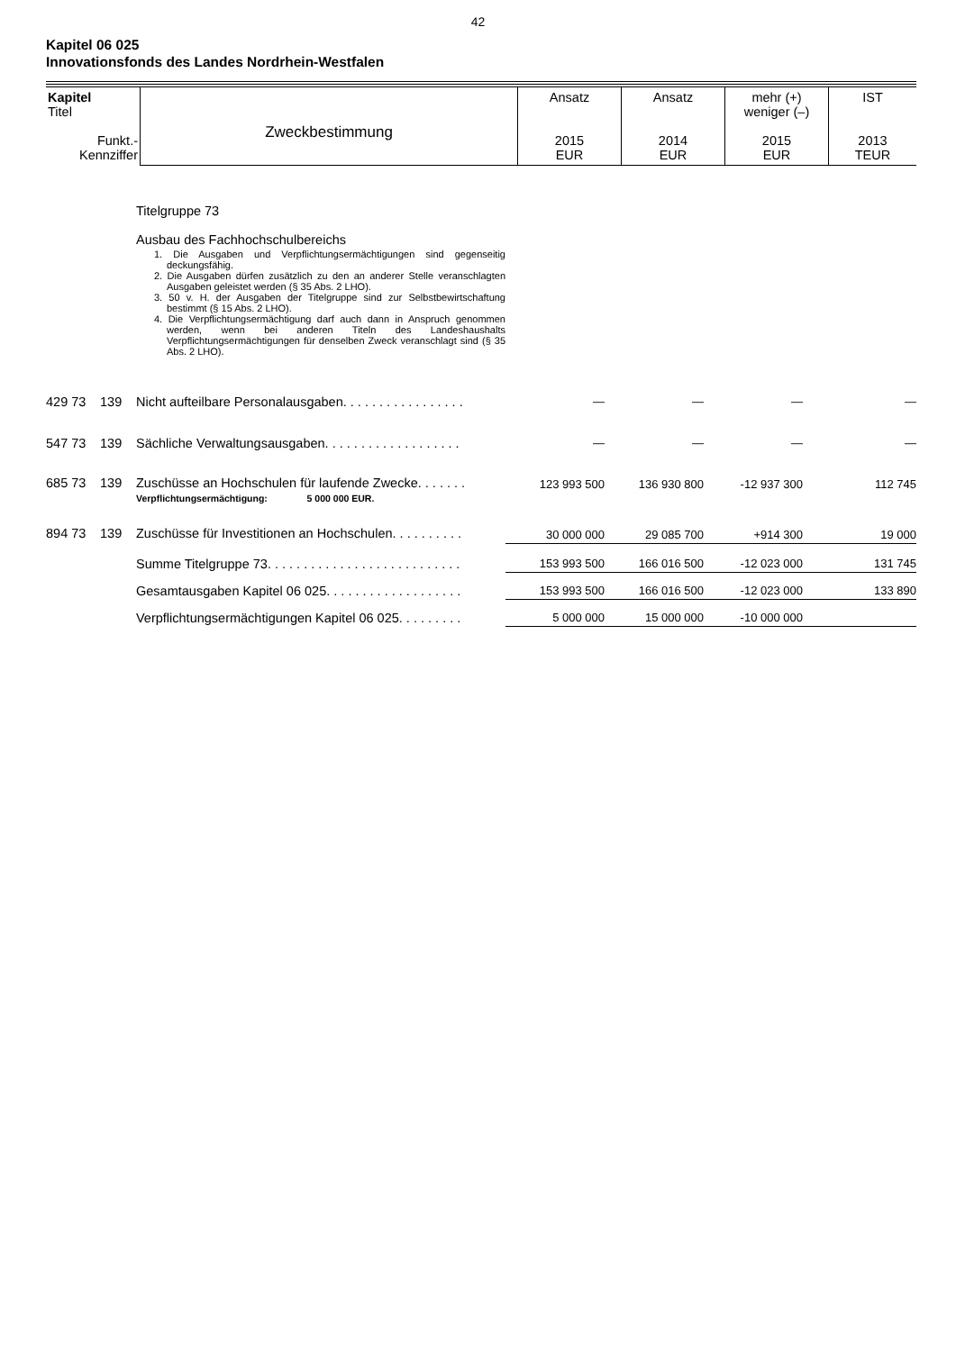42
Kapitel 06 025
Innovationsfonds des Landes Nordrhein-Westfalen
| Kapitel Titel Funkt.- Kennziffer | Zweckbestimmung | Ansatz 2015 EUR | Ansatz 2014 EUR | mehr (+) weniger (–) 2015 EUR | IST 2013 TEUR |
| --- | --- | --- | --- | --- | --- |
| | | Titelgruppe 73 Ausbau des Fachhochschulbereichs 1. Die Ausgaben und Verpflichtungsermächtigungen sind gegenseitig deckungsfähig. 2. Die Ausgaben dürfen zusätzlich zu den an anderer Stelle veranschlagten Ausgaben geleistet werden (§ 35 Abs. 2 LHO). 3. 50 v. H. der Ausgaben der Titelgruppe sind zur Selbstbewirtschaftung bestimmt (§ 15 Abs. 2 LHO). 4. Die Verpflichtungsermächtigung darf auch dann in Anspruch genommen werden, wenn bei anderen Titeln des Landeshaushalts Verpflichtungsermächtigungen für denselben Zweck veranschlagt sind (§ 35 Abs. 2 LHO). | | | | |
| 429 73 | 139 | Nicht aufteilbare Personalausgaben. . . . . . . . . . . . . . . . . | — | — | — | — |
| 547 73 | 139 | Sächliche Verwaltungsausgaben. . . . . . . . . . . . . . . . . . . | — | — | — | — |
| 685 73 | 139 | Zuschüsse an Hochschulen für laufende Zwecke. . . . . . . Verpflichtungsermächtigung: 5 000 000 EUR. | 123 993 500 | 136 930 800 | -12 937 300 | 112 745 |
| 894 73 | 139 | Zuschüsse für Investitionen an Hochschulen. . . . . . . . . . | 30 000 000 | 29 085 700 | +914 300 | 19 000 |
| | | Summe Titelgruppe 73. . . . . . . . . . . . . . . . . . . . . . . . . . . | 153 993 500 | 166 016 500 | -12 023 000 | 131 745 |
| | | Gesamtausgaben Kapitel 06 025. . . . . . . . . . . . . . . . . . . | 153 993 500 | 166 016 500 | -12 023 000 | 133 890 |
| | | Verpflichtungsermächtigungen Kapitel 06 025. . . . . . . . . | 5 000 000 | 15 000 000 | -10 000 000 | |